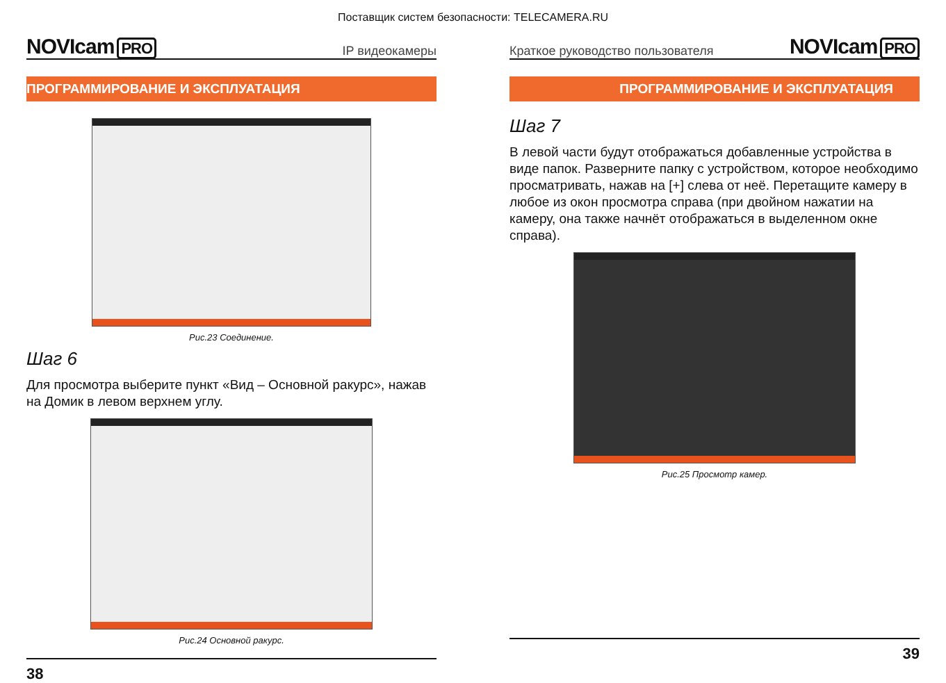Поставщик систем безопасности: TELECAMERA.RU
NOVIcam PRO
IP видеокамеры
ПРОГРАММИРОВАНИЕ И ЭКСПЛУАТАЦИЯ
Рис.23 Соединение.
Шаг 6
Для просмотра выберите пункт «Вид – Основной ракурс», нажав на Домик в левом верхнем углу.
Рис.24 Основной ракурс.
38
Краткое руководство пользователя
NOVIcam PRO
ПРОГРАММИРОВАНИЕ И ЭКСПЛУАТАЦИЯ
Шаг 7
В левой части будут отображаться добавленные устройства в виде папок. Разверните папку с устройством, которое необходимо просматривать, нажав на [+] слева от неё. Перетащите камеру в любое из окон просмотра справа (при двойном нажатии на камеру, она также начнёт отображаться в выделенном окне справа).
Рис.25 Просмотр камер.
39